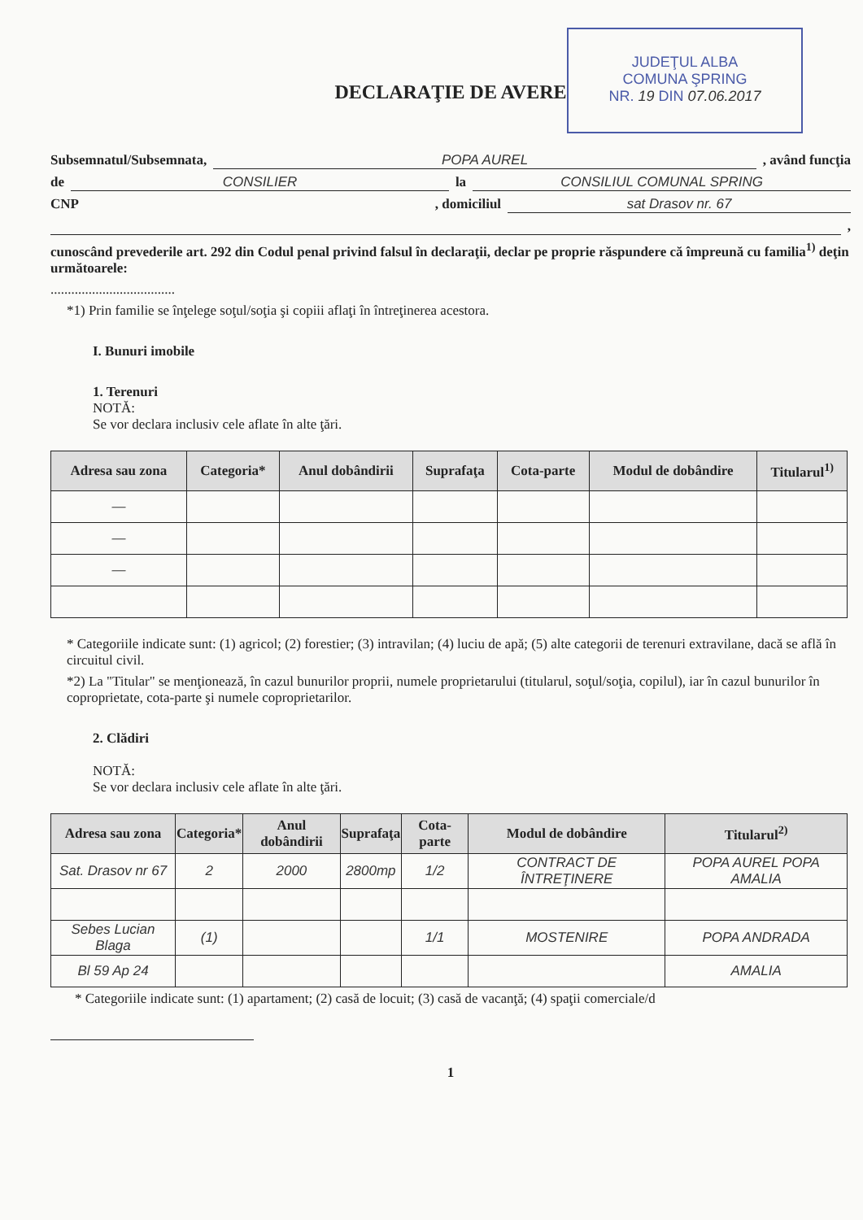JUDEŢUL ALBA
COMUNA ŞPRING
NR. 19 DIN 07.06.2017
DECLARAŢIE DE AVERE
Subsemnatul/Subsemnata, POPA AUREL , având funcţia
de CONSILIER la CONSILIUL COMUNAL SPRING
CNP , domiciliul sat Drasov nr. 67
,
cunoscând prevederile art. 292 din Codul penal privind falsul în declaraţii, declar pe proprie răspundere că împreună cu familia<sup>1)</sup> deţin următoarele:
....................................
*1) Prin familie se înţelege soţul/soţia şi copiii aflaţi în întreţinerea acestora.
I. Bunuri imobile
1. Terenuri
NOTĂ:
Se vor declara inclusiv cele aflate în alte ţări.
| Adresa sau zona | Categoria* | Anul dobândirii | Suprafaţa | Cota-parte | Modul de dobândire | Titularul<sup>1)</sup> |
| --- | --- | --- | --- | --- | --- | --- |
| — | | | | | | |
| — | | | | | | |
| — | | | | | | |
* Categoriile indicate sunt: (1) agricol; (2) forestier; (3) intravilan; (4) luciu de apă; (5) alte categorii de terenuri extravilane, dacă se află în circuitul civil.
*2) La "Titular" se menţionează, în cazul bunurilor proprii, numele proprietarului (titularul, soţul/soţia, copilul), iar în cazul bunurilor în coproprietate, cota-parte şi numele coproprietarilor.
2. Clădiri
NOTĂ:
Se vor declara inclusiv cele aflate în alte ţări.
| Adresa sau zona | Categoria* | Anul dobândirii | Suprafaţa | Cota-parte | Modul de dobândire | Titularul<sup>2)</sup> |
| --- | --- | --- | --- | --- | --- | --- |
| Sat. Drasov nr 67 | 2 | 2000 | 2800mp | 1/2 | CONTRACT DE ÎNTREŢINERE | POPA AUREL POPA AMALIA |
| Sebes Lucian Blaga | (1) | | | 1/1 | MOSTENIRE | POPA ANDRADA |
| Bl 59 Ap 24 | | | | | | AMALIA |
* Categoriile indicate sunt: (1) apartament; (2) casă de locuit; (3) casă de vacanţă; (4) spaţii comerciale/d
1